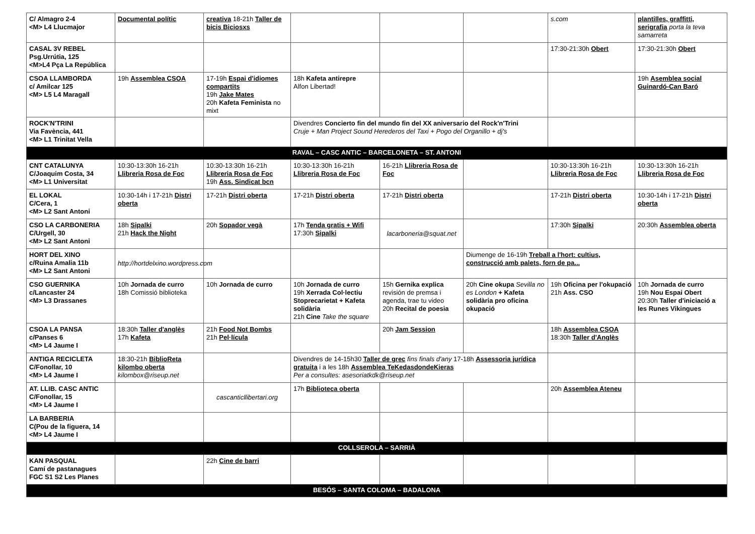| C/ Almagro 2-4 <M> L4 Llucmajor | Documental polític | creativa 18-21h Taller de bicis Biciosxs | | | | s.com | plantilles, graffitti, serigrafia porta la teva samarreta |
| CASAL 3V REBEL Psg.Urrútia, 125 <M>L4 Pça La República | | | | | | 17:30-21:30h Obert | 17:30-21:30h Obert |
| CSOA LLAMBORDA c/ Amilcar 125 <M> L5 L4 Maragall | 19h Assemblea CSOA | 17-19h Espai d'idiomes compartits 19h Jake Mates 20h Kafeta Feminista no mixt | 18h Kafeta antirepre Alfon Libertad! | | | | 19h Asemblea social Guinardó-Can Baró |
| ROCK'N'TRINI Via Favència, 441 <M> L1 Trinitat Vella | | | Divendres Concierto fin del mundo fin del XX aniversario del Rock'n'Trini Cruje + Man Project Sound Herederos del Taxi + Pogo del Organillo + dj's | | | | |
| RAVAL – CASC ANTIC – BARCELONETA – ST. ANTONI | | | | | | | |
| CNT CATALUNYA C/Joaquim Costa, 34 <M> L1 Universitat | 10:30-13:30h 16-21h Llibreria Rosa de Foc | 10:30-13:30h 16-21h Llibreria Rosa de Foc 19h Ass. Sindicat bcn | 10:30-13:30h 16-21h Llibreria Rosa de Foc | 16-21h Llibreria Rosa de Foc | | 10:30-13:30h 16-21h Llibreria Rosa de Foc | 10:30-13:30h 16-21h Llibreria Rosa de Foc |
| EL LOKAL C/Cera, 1 <M> L2 Sant Antoni | 10:30-14h i 17-21h Distri oberta | 17-21h Distri oberta | 17-21h Distri oberta | 17-21h Distri oberta | | 17-21h Distri oberta | 10:30-14h i 17-21h Distri oberta |
| CSO LA CARBONERIA C/Urgell, 30 <M> L2 Sant Antoni | 18h Sipalki 21h Hack the Night | 20h Sopador vegà | 17h Tenda gratis + Wifi 17:30h Sipalki | lacarboneria@squat.net | | 17:30h Sipalki | 20:30h Assemblea oberta |
| HORT DEL XINO c/Ruina Amalia 11b <M> L2 Sant Antoni | http://hortdelxino.wordpress.com | | | | Diumenge de 16-19h Treball a l'hort: cultius, construcció amb palets, forn de pa... | | |
| CSO GUERNIKA c/Lancaster 24 <M> L3 Drassanes | 10h Jornada de curro 18h Comissió biblioteka | 10h Jornada de curro | 10h Jornada de curro 19h Xerrada Col·lectiu Stoprecarietat + Kafeta solidària 21h Cine Take the square | 15h Gernika explica revisión de premsa i agenda, trae tu video 20h Recital de poesia | 20h Cine okupa Sevilla no es London + Kafeta solidària pro oficina okupació | 19h Oficina per l'okupació 21h Ass. CSO | 10h Jornada de curro 19h Nou Espai Obert 20:30h Taller d'iniciació a les Runes Vikingues |
| CSOA LA PANSA c/Panses 6 <M> L4 Jaume I | 18:30h Taller d'anglès 17h Kafeta | 21h Food Not Bombs 21h Pel·lícula | | 20h Jam Session | | 18h Assemblea CSOA 18:30h Taller d'Anglès | |
| ANTIGA RECICLETA C/Fonollar, 10 <M> L4 Jaume I | 18:30-21h BiblioReta kilombo oberta kilombox@riseup.net | | Divendres de 14-15h30 Taller de grec fins finals d'any 17-18h Assessoria jurídica gratuita i a les 18h Assemblea TeKedasdondeKieras Per a consultes: asesoriatkdk@riseup.net | | | | |
| AT. LLIB. CASC ANTIC C/Fonollar, 15 <M> L4 Jaume I | | cascanticllibertari.org | 17h Biblioteca oberta | | | 20h Assemblea Ateneu | |
| LA BARBERIA C(Pou de la figuera, 14 <M> L4 Jaume I | | | | | | | |
| COLLSEROLA – SARRIÀ | | | | | | | |
| KAN PASQUAL Camí de pastanagues FGC S1 S2 Les Planes | | 22h Cine de barri | | | | | |
| BESÓS – SANTA COLOMA – BADALONA | | | | | | | |